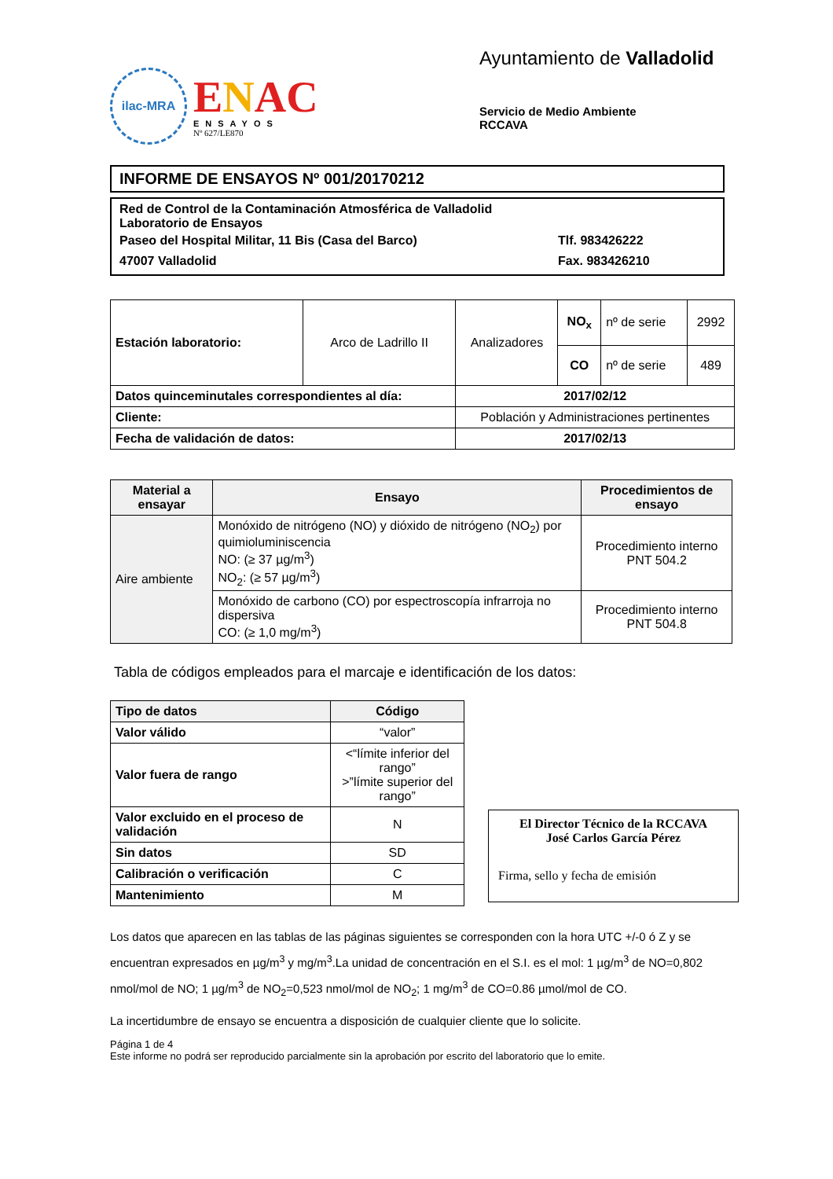ilac-MRA
ENAC
ENSAYOS
Nº 627/LE870
Ayuntamiento de Valladolid
Servicio de Medio Ambiente
RCCAVA
INFORME DE ENSAYOS Nº 001/20170212
Red de Control de la Contaminación Atmosférica de Valladolid
Laboratorio de Ensayos
Paseo del Hospital Militar, 11 Bis (Casa del Barco) Tlf. 983426222
47007 Valladolid Fax. 983426210
| Estación laboratorio: | Arco de Ladrillo II | Analizadores | NO<sub>x</sub> | nº de serie | 2992 |
| | | | CO | nº de serie | 489 |
| Datos quinceminutales correspondientes al día: | | 2017/02/12 | | | |
| Cliente: | | Población y Administraciones pertinentes | | | |
| Fecha de validación de datos: | | 2017/02/13 | | | |
| Material a ensayar | Ensayo | Procedimientos de ensayo |
| --- | --- | --- |
| Aire ambiente | Monóxido de nitrógeno (NO) y dióxido de nitrógeno (NO<sub>2</sub>) por quimioluminiscencia NO: (≥ 37 µg/m<sup>3</sup>) NO<sub>2</sub>: (≥ 57 µg/m<sup>3</sup>) | Procedimiento interno PNT 504.2 |
| | Monóxido de carbono (CO) por espectroscopía infrarroja no dispersiva CO: (≥ 1,0 mg/m<sup>3</sup>) | Procedimiento interno PNT 504.8 |
Tabla de códigos empleados para el marcaje e identificación de los datos:
| Tipo de datos | Código |
| --- | --- |
| Valor válido | “valor” |
| Valor fuera de rango | <“límite inferior del rango” >”límite superior del rango” |
| Valor excluido en el proceso de validación | N |
| Sin datos | SD |
| Calibración o verificación | C |
| Mantenimiento | M |
El Director Técnico de la RCCAVA
José Carlos García Pérez
Firma, sello y fecha de emisión
Los datos que aparecen en las tablas de las páginas siguientes se corresponden con la hora UTC +/-0 ó Z y se encuentran expresados en µg/m<sup>3</sup> y mg/m<sup>3</sup>.La unidad de concentración en el S.I. es el mol: 1 µg/m<sup>3</sup> de NO=0,802 nmol/mol de NO; 1 µg/m<sup>3</sup> de NO<sub>2</sub>=0,523 nmol/mol de NO<sub>2</sub>; 1 mg/m<sup>3</sup> de CO=0.86 µmol/mol de CO.
La incertidumbre de ensayo se encuentra a disposición de cualquier cliente que lo solicite.
Página 1 de 4
Este informe no podrá ser reproducido parcialmente sin la aprobación por escrito del laboratorio que lo emite.